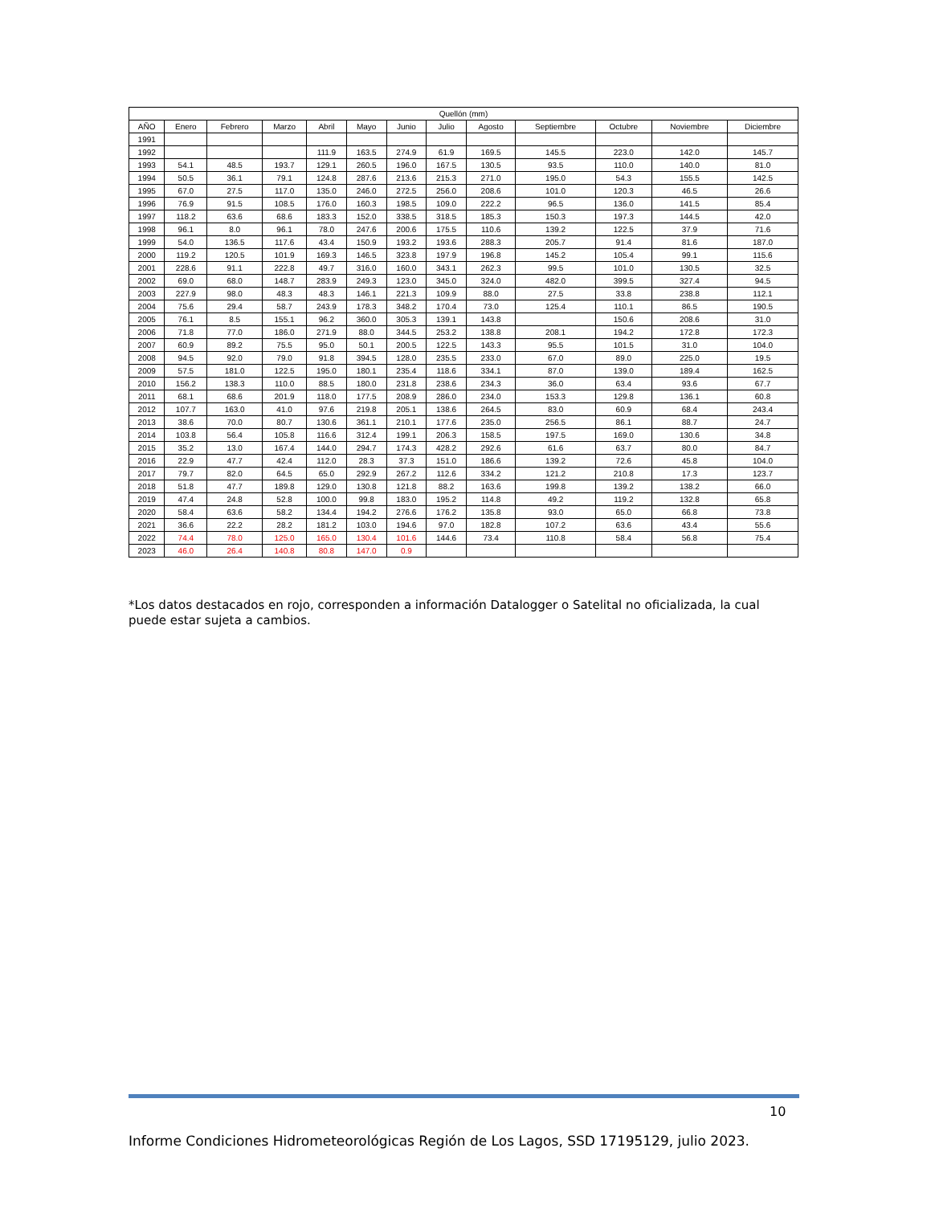| Quellón (mm) | | | | | | | | | | | | |
| --- | --- | --- | --- | --- | --- | --- | --- | --- | --- | --- | --- | --- |
| AÑO | Enero | Febrero | Marzo | Abril | Mayo | Junio | Julio | Agosto | Septiembre | Octubre | Noviembre | Diciembre |
| 1991 | | | | | | | | | | | | |
| 1992 | | | | 111.9 | 163.5 | 274.9 | 61.9 | 169.5 | 145.5 | 223.0 | 142.0 | 145.7 |
| 1993 | 54.1 | 48.5 | 193.7 | 129.1 | 260.5 | 196.0 | 167.5 | 130.5 | 93.5 | 110.0 | 140.0 | 81.0 |
| 1994 | 50.5 | 36.1 | 79.1 | 124.8 | 287.6 | 213.6 | 215.3 | 271.0 | 195.0 | 54.3 | 155.5 | 142.5 |
| 1995 | 67.0 | 27.5 | 117.0 | 135.0 | 246.0 | 272.5 | 256.0 | 208.6 | 101.0 | 120.3 | 46.5 | 26.6 |
| 1996 | 76.9 | 91.5 | 108.5 | 176.0 | 160.3 | 198.5 | 109.0 | 222.2 | 96.5 | 136.0 | 141.5 | 85.4 |
| 1997 | 118.2 | 63.6 | 68.6 | 183.3 | 152.0 | 338.5 | 318.5 | 185.3 | 150.3 | 197.3 | 144.5 | 42.0 |
| 1998 | 96.1 | 8.0 | 96.1 | 78.0 | 247.6 | 200.6 | 175.5 | 110.6 | 139.2 | 122.5 | 37.9 | 71.6 |
| 1999 | 54.0 | 136.5 | 117.6 | 43.4 | 150.9 | 193.2 | 193.6 | 288.3 | 205.7 | 91.4 | 81.6 | 187.0 |
| 2000 | 119.2 | 120.5 | 101.9 | 169.3 | 146.5 | 323.8 | 197.9 | 196.8 | 145.2 | 105.4 | 99.1 | 115.6 |
| 2001 | 228.6 | 91.1 | 222.8 | 49.7 | 316.0 | 160.0 | 343.1 | 262.3 | 99.5 | 101.0 | 130.5 | 32.5 |
| 2002 | 69.0 | 68.0 | 148.7 | 283.9 | 249.3 | 123.0 | 345.0 | 324.0 | 482.0 | 399.5 | 327.4 | 94.5 |
| 2003 | 227.9 | 98.0 | 48.3 | 48.3 | 146.1 | 221.3 | 109.9 | 88.0 | 27.5 | 33.8 | 238.8 | 112.1 |
| 2004 | 75.6 | 29.4 | 58.7 | 243.9 | 178.3 | 348.2 | 170.4 | 73.0 | 125.4 | 110.1 | 86.5 | 190.5 |
| 2005 | 76.1 | 8.5 | 155.1 | 96.2 | 360.0 | 305.3 | 139.1 | 143.8 | | 150.6 | 208.6 | 31.0 |
| 2006 | 71.8 | 77.0 | 186.0 | 271.9 | 88.0 | 344.5 | 253.2 | 138.8 | 208.1 | 194.2 | 172.8 | 172.3 |
| 2007 | 60.9 | 89.2 | 75.5 | 95.0 | 50.1 | 200.5 | 122.5 | 143.3 | 95.5 | 101.5 | 31.0 | 104.0 |
| 2008 | 94.5 | 92.0 | 79.0 | 91.8 | 394.5 | 128.0 | 235.5 | 233.0 | 67.0 | 89.0 | 225.0 | 19.5 |
| 2009 | 57.5 | 181.0 | 122.5 | 195.0 | 180.1 | 235.4 | 118.6 | 334.1 | 87.0 | 139.0 | 189.4 | 162.5 |
| 2010 | 156.2 | 138.3 | 110.0 | 88.5 | 180.0 | 231.8 | 238.6 | 234.3 | 36.0 | 63.4 | 93.6 | 67.7 |
| 2011 | 68.1 | 68.6 | 201.9 | 118.0 | 177.5 | 208.9 | 286.0 | 234.0 | 153.3 | 129.8 | 136.1 | 60.8 |
| 2012 | 107.7 | 163.0 | 41.0 | 97.6 | 219.8 | 205.1 | 138.6 | 264.5 | 83.0 | 60.9 | 68.4 | 243.4 |
| 2013 | 38.6 | 70.0 | 80.7 | 130.6 | 361.1 | 210.1 | 177.6 | 235.0 | 256.5 | 86.1 | 88.7 | 24.7 |
| 2014 | 103.8 | 56.4 | 105.8 | 116.6 | 312.4 | 199.1 | 206.3 | 158.5 | 197.5 | 169.0 | 130.6 | 34.8 |
| 2015 | 35.2 | 13.0 | 167.4 | 144.0 | 294.7 | 174.3 | 428.2 | 292.6 | 61.6 | 63.7 | 80.0 | 84.7 |
| 2016 | 22.9 | 47.7 | 42.4 | 112.0 | 28.3 | 37.3 | 151.0 | 186.6 | 139.2 | 72.6 | 45.8 | 104.0 |
| 2017 | 79.7 | 82.0 | 64.5 | 65.0 | 292.9 | 267.2 | 112.6 | 334.2 | 121.2 | 210.8 | 17.3 | 123.7 |
| 2018 | 51.8 | 47.7 | 189.8 | 129.0 | 130.8 | 121.8 | 88.2 | 163.6 | 199.8 | 139.2 | 138.2 | 66.0 |
| 2019 | 47.4 | 24.8 | 52.8 | 100.0 | 99.8 | 183.0 | 195.2 | 114.8 | 49.2 | 119.2 | 132.8 | 65.8 |
| 2020 | 58.4 | 63.6 | 58.2 | 134.4 | 194.2 | 276.6 | 176.2 | 135.8 | 93.0 | 65.0 | 66.8 | 73.8 |
| 2021 | 36.6 | 22.2 | 28.2 | 181.2 | 103.0 | 194.6 | 97.0 | 182.8 | 107.2 | 63.6 | 43.4 | 55.6 |
| 2022 | 74.4 | 78.0 | 125.0 | 165.0 | 130.4 | 101.6 | 144.6 | 73.4 | 110.8 | 58.4 | 56.8 | 75.4 |
| 2023 | 46.0 | 26.4 | 140.8 | 80.8 | 147.0 | 0.9 | | | | | | |
*Los datos destacados en rojo, corresponden a información Datalogger o Satelital no oficializada, la cual puede estar sujeta a cambios.
10
Informe Condiciones Hidrometeorológicas Región de Los Lagos, SSD 17195129, julio 2023.